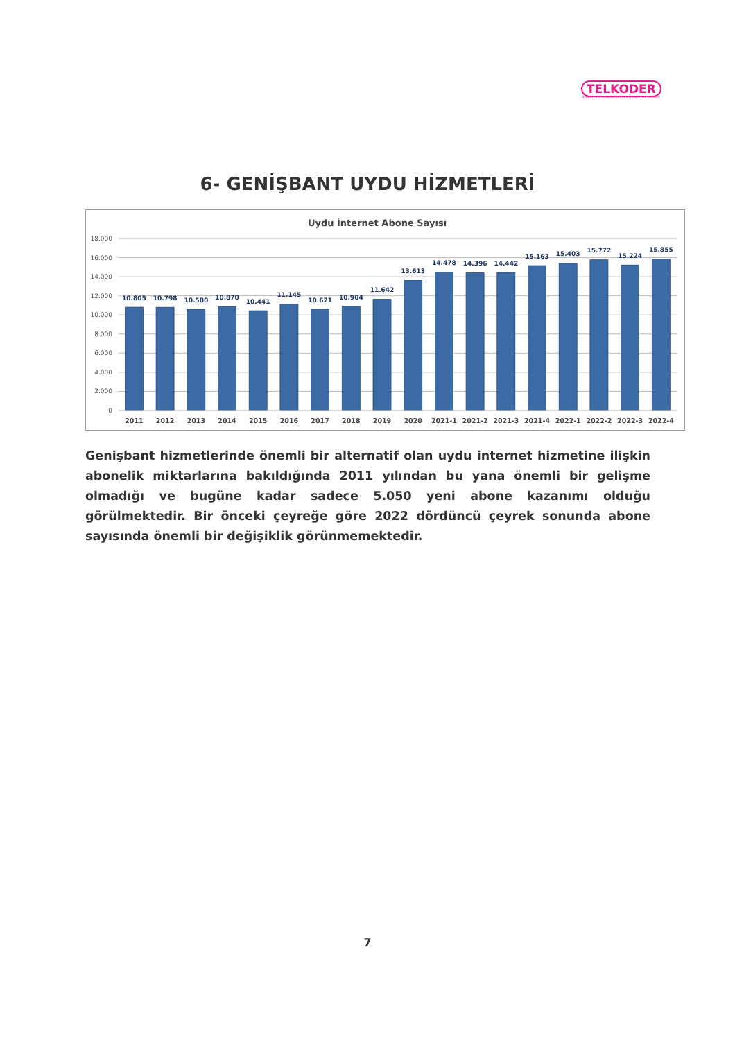TELKODER
SERBEST TELEKOMÜNİKASYON İŞLETMECİLERİ DERNEĞİ
6- GENİŞBANT UYDU HİZMETLERİ
Uydu İnternet Abone Sayısı
0
2.000
4.000
6.000
8.000
10.000
12.000
14.000
16.000
18.000
10.805
10.798
10.580
10.870
10.441
11.145
10.621
10.904
11.642
13.613
14.478
14.396
14.442
15.163
15.403
15.772
15.224
15.855
2011
2012
2013
2014
2015
2016
2017
2018
2019
2020
2021-1
2021-2
2021-3
2021-4
2022-1
2022-2
2022-3
2022-4
Genişbant hizmetlerinde önemli bir alternatif olan uydu internet hizmetine ilişkin abonelik miktarlarına bakıldığında 2011 yılından bu yana önemli bir gelişme olmadığı ve bugüne kadar sadece 5.050 yeni abone kazanımı olduğu görülmektedir. Bir önceki çeyreğe göre 2022 dördüncü çeyrek sonunda abone sayısında önemli bir değişiklik görünmemektedir.
7